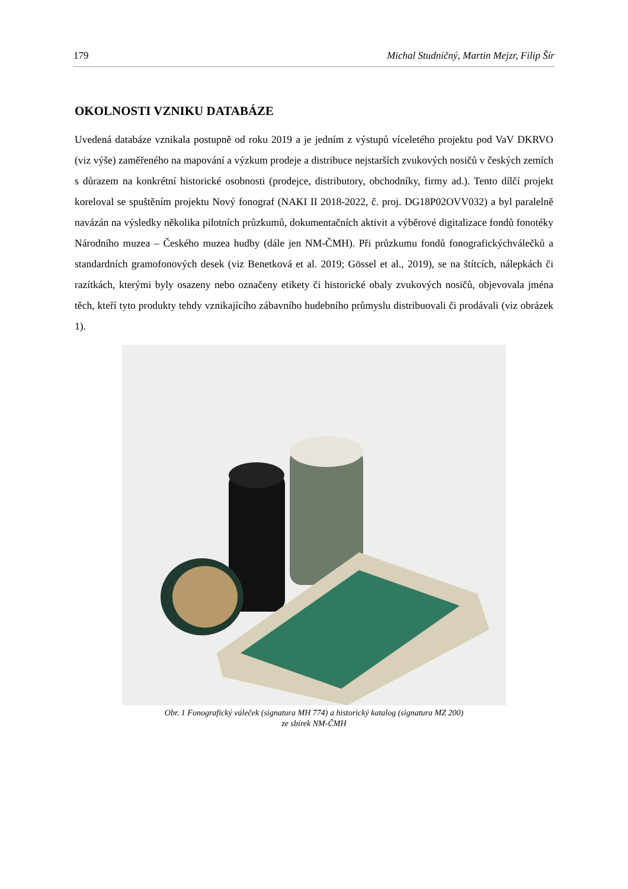179 Michal Studničný, Martin Mejzr, Filip Šír
OKOLNOSTI VZNIKU DATABÁZE
Uvedená databáze vznikala postupně od roku 2019 a je jedním z výstupů víceletého projektu pod VaV DKRVO (viz výše) zaměřeného na mapování a výzkum prodeje a distribuce nejstarších zvukových nosičů v českých zemích s důrazem na konkrétní historické osobnosti (prodejce, distributory, obchodníky, firmy ad.). Tento dílčí projekt koreloval se spuštěním projektu Nový fonograf (NAKI II 2018-2022, č. proj. DG18P02OVV032) a byl paralelně navázán na výsledky několika pilotních průzkumů, dokumentačních aktivit a výběrové digitalizace fondů fonotéky Národního muzea – Českého muzea hudby (dále jen NM-ČMH). Při průzkumu fondů fonografickýchválečků a standardních gramofonových desek (viz Benetková et al. 2019; Gössel et al., 2019), se na štítcích, nálepkách či razítkách, kterými byly osazeny nebo označeny etikety či historické obaly zvukových nosičů, objevovala jména těch, kteří tyto produkty tehdy vznikajícího zábavního hudebního průmyslu distribuovali či prodávali (viz obrázek 1).
Obr. 1 Fonografický váleček (signatura MH 774) a historický katalog (signatura MZ 200)
ze sbírek NM-ČMH